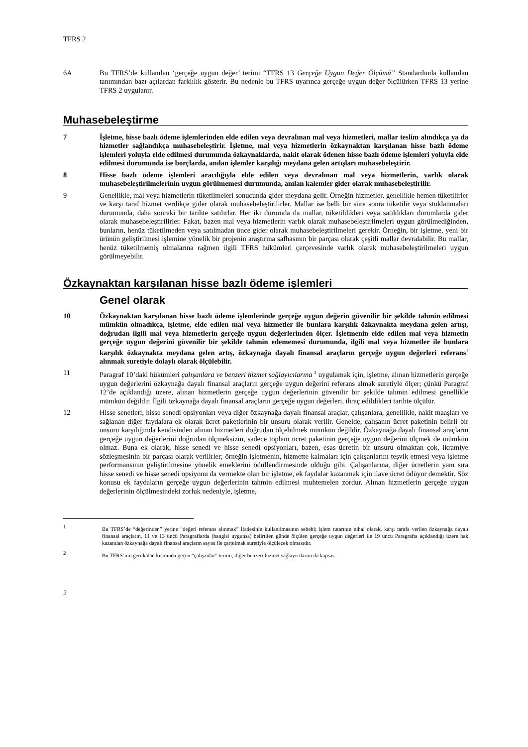TFRS 2
6A Bu TFRS’de kullanılan ‘gerçeğe uygun değer’ terimi “TFRS 13 Gerçeğe Uygun Değer Ölçümü” Standardında kullanılan tanımından bazı açılardan farklılık gösterir. Bu nedenle bu TFRS uyarınca gerçeğe uygun değer ölçülürken TFRS 13 yerine TFRS 2 uygulanır.
Muhasebeleştirme
7 İşletme, hisse bazlı ödeme işlemlerinden elde edilen veya devralınan mal veya hizmetleri, mallar teslim alındıkça ya da hizmetler sağlandıkça muhasebeleştirir. İşletme, mal veya hizmetlerin özkaynaktan karşılanan hisse bazlı ödeme işlemleri yoluyla elde edilmesi durumunda özkaynaklarda, nakit olarak ödenen hisse bazlı ödeme işlemleri yoluyla elde edilmesi durumunda ise borçlarda, anılan işlemler karşılığı meydana gelen artışları muhasebeleştirir.
8 Hisse bazlı ödeme işlemleri aracılığıyla elde edilen veya devralınan mal veya hizmetlerin, varlık olarak muhasebeleştirilmelerinin uygun görülmemesi durumunda, anılan kalemler gider olarak muhasebeleştirilir.
9 Genellikle, mal veya hizmetlerin tüketilmeleri sonucunda gider meydana gelir. Örneğin hizmetler, genellikle hemen tüketilirler ve karşı taraf hizmet verdikçe gider olarak muhasebeleştirilirler. Mallar ise belli bir süre sonra tüketilir veya stoklanmaları durumunda, daha sonraki bir tarihte satılırlar. Her iki durumda da mallar, tüketildikleri veya satıldıkları durumlarda gider olarak muhasebeleştirilirler. Fakat, bazen mal veya hizmetlerin varlık olarak muhasebeleştirilmeleri uygun görülmediğinden, bunların, henüz tüketilmeden veya satılmadan önce gider olarak muhasebeleştirilmeleri gerekir. Örneğin, bir işletme, yeni bir ürünün geliştirilmesi işlemine yönelik bir projenin araştırma safhasının bir parçası olarak çeşitli mallar devralabilir. Bu mallar, henüz tüketilmemiş olmalarına rağmen ilgili TFRS hükümleri çerçevesinde varlık olarak muhasebeleştirilmeleri uygun görülmeyebilir.
Özkaynaktan karşılanan hisse bazlı ödeme işlemleri
Genel olarak
10 Özkaynaktan karşılanan hisse bazlı ödeme işlemlerinde gerçeğe uygun değerin güvenilir bir şekilde tahmin edilmesi mümkün olmadıkça, işletme, elde edilen mal veya hizmetler ile bunlara karşılık özkaynakta meydana gelen artışı, doğrudan ilgili mal veya hizmetlerin gerçeğe uygun değerlerinden ölçer. İşletmenin elde edilen mal veya hizmetin gerçeğe uygun değerini güvenilir bir şekilde tahmin edememesi durumunda, ilgili mal veya hizmetler ile bunlara karşılık özkaynakta meydana gelen artış, özkaynağa dayalı finansal araçların gerçeğe uygun değerleri referans<sup>1</sup> alınmak suretiyle dolaylı olarak ölçülebilir.
11 Paragraf 10’daki hükümleri çalışanlara ve benzeri hizmet sağlayıcılarına <sup>2</sup> uygulamak için, işletme, alınan hizmetlerin gerçeğe uygun değerlerini özkaynağa dayalı finansal araçların gerçeğe uygun değerini referans almak suretiyle ölçer; çünkü Paragraf 12’de açıklandığı üzere, alınan hizmetlerin gerçeğe uygun değerlerinin güvenilir bir şekilde tahmin edilmesi genellikle mümkün değildir. İlgili özkaynağa dayalı finansal araçların gerçeğe uygun değerleri, ihraç edildikleri tarihte ölçülür.
12 Hisse senetleri, hisse senedi opsiyonları veya diğer özkaynağa dayalı finansal araçlar, çalışanlara, genellikle, nakit maaşları ve sağlanan diğer faydalara ek olarak ücret paketlerinin bir unsuru olarak verilir. Genelde, çalışanın ücret paketinin belirli bir unsuru karşılığında kendisinden alınan hizmetleri doğrudan ölçebilmek mümkün değildir. Özkaynağa dayalı finansal araçların gerçeğe uygun değerlerini doğrudan ölçmeksizin, sadece toplam ücret paketinin gerçeğe uygun değerini ölçmek de mümkün olmaz. Buna ek olarak, hisse senedi ve hisse senedi opsiyonları, bazen, esas ücretin bir unsuru olmaktan çok, ikramiye sözleşmesinin bir parçası olarak verilirler; örneğin işletmenin, hizmette kalmaları için çalışanlarını teşvik etmesi veya işletme performansının geliştirilmesine yönelik emeklerini ödüllendirmesinde olduğu gibi. Çalışanlarına, diğer ücretlerin yanı sıra hisse senedi ve hisse senedi opsiyonu da vermekte olan bir işletme, ek faydalar kazanmak için ilave ücret ödüyor demektir. Söz konusu ek faydaların gerçeğe uygun değerlerinin tahmin edilmesi muhtemelen zordur. Alınan hizmetlerin gerçeğe uygun değerlerinin ölçülmesindeki zorluk nedeniyle, işletme,
1
Bu TFRS’de “değerinden” yerine “değeri referans alınmak” ifadesinin kullanılmasının sebebi; işlem tutarının nihai olarak, karşı tarafa verilen özkaynağa dayalı finansal araçların, 11 ve 13 üncü Paragraflarda (hangisi uygunsa) belirtilen günde ölçülen gerçeğe uygun değerleri ile 19 uncu Paragrafta açıklandığı üzere hak kazanılan özkaynağa dayalı finansal araçların sayısı ile çarpılmak suretiyle ölçülecek olmasıdır.
2
Bu TFRS’nin geri kalan kısmında geçen “çalışanlar” terimi, diğer benzeri hizmet sağlayıcılarını da kapsar.
2